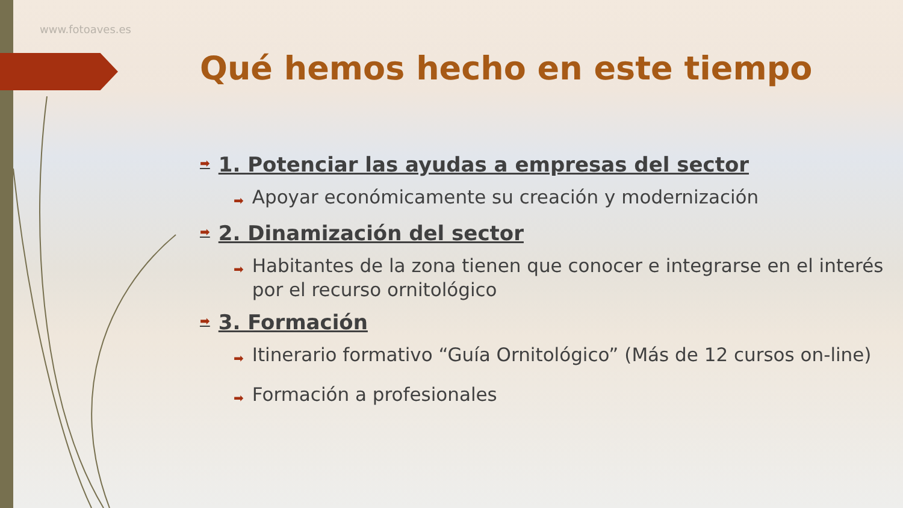www.fotoaves.es
Qué hemos hecho en este tiempo
➡ 1. Potenciar las ayudas a empresas del sector
➡ Apoyar económicamente su creación y modernización
➡ 2. Dinamización del sector
➡ Habitantes de la zona tienen que conocer e integrarse en el interés por el recurso ornitológico
➡ 3. Formación
➡ Itinerario formativo “Guía Ornitológico” (Más de 12 cursos on-line)
➡ Formación a profesionales